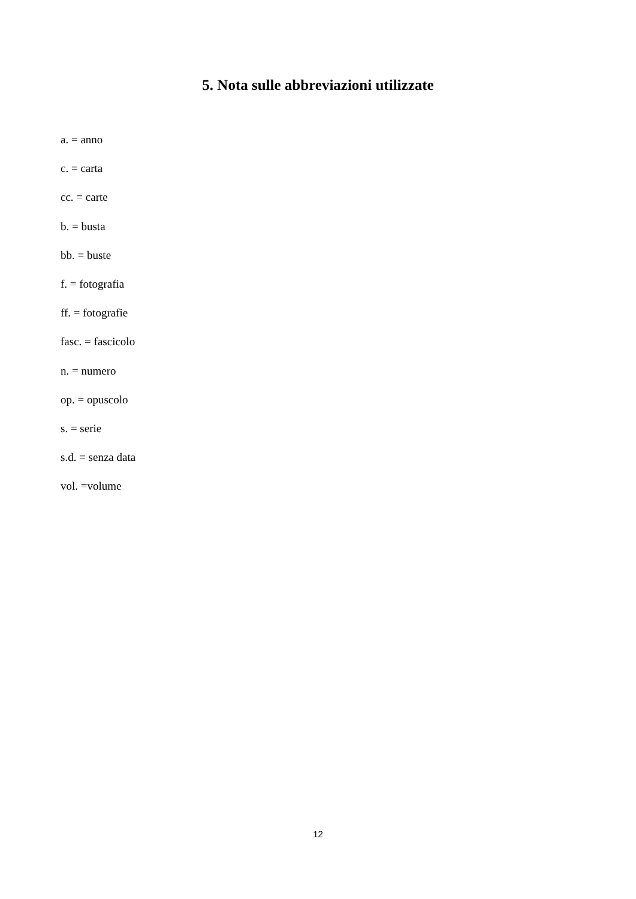5. Nota sulle abbreviazioni utilizzate
a. = anno
c. = carta
cc. = carte
b. = busta
bb. = buste
f. = fotografia
ff. = fotografie
fasc. = fascicolo
n. = numero
op. = opuscolo
s. = serie
s.d. = senza data
vol. =volume
12